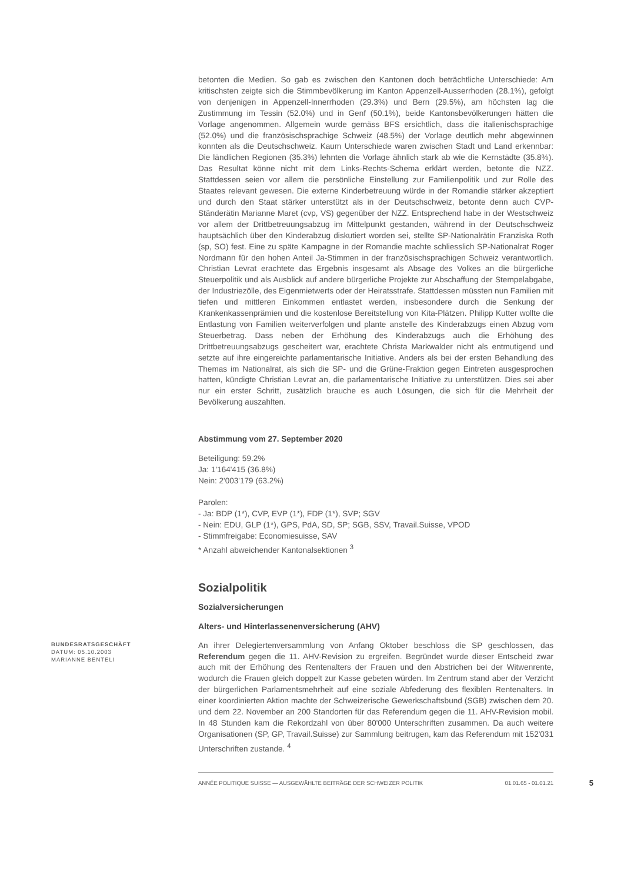betonten die Medien. So gab es zwischen den Kantonen doch beträchtliche Unterschiede: Am kritischsten zeigte sich die Stimmbevölkerung im Kanton Appenzell-Ausserrhoden (28.1%), gefolgt von denjenigen in Appenzell-Innerrhoden (29.3%) und Bern (29.5%), am höchsten lag die Zustimmung im Tessin (52.0%) und in Genf (50.1%), beide Kantonsbevölkerungen hätten die Vorlage angenommen. Allgemein wurde gemäss BFS ersichtlich, dass die italienischsprachige (52.0%) und die französischsprachige Schweiz (48.5%) der Vorlage deutlich mehr abgewinnen konnten als die Deutschschweiz. Kaum Unterschiede waren zwischen Stadt und Land erkennbar: Die ländlichen Regionen (35.3%) lehnten die Vorlage ähnlich stark ab wie die Kernstädte (35.8%). Das Resultat könne nicht mit dem Links-Rechts-Schema erklärt werden, betonte die NZZ. Stattdessen seien vor allem die persönliche Einstellung zur Familienpolitik und zur Rolle des Staates relevant gewesen. Die externe Kinderbetreuung würde in der Romandie stärker akzeptiert und durch den Staat stärker unterstützt als in der Deutschschweiz, betonte denn auch CVP-Ständerätin Marianne Maret (cvp, VS) gegenüber der NZZ. Entsprechend habe in der Westschweiz vor allem der Drittbetreuungsabzug im Mittelpunkt gestanden, während in der Deutschschweiz hauptsächlich über den Kinderabzug diskutiert worden sei, stellte SP-Nationalrätin Franziska Roth (sp, SO) fest. Eine zu späte Kampagne in der Romandie machte schliesslich SP-Nationalrat Roger Nordmann für den hohen Anteil Ja-Stimmen in der französischsprachigen Schweiz verantwortlich. Christian Levrat erachtete das Ergebnis insgesamt als Absage des Volkes an die bürgerliche Steuerpolitik und als Ausblick auf andere bürgerliche Projekte zur Abschaffung der Stempelabgabe, der Industriezölle, des Eigenmietwerts oder der Heiratsstrafe. Stattdessen müssten nun Familien mit tiefen und mittleren Einkommen entlastet werden, insbesondere durch die Senkung der Krankenkassenprämien und die kostenlose Bereitstellung von Kita-Plätzen. Philipp Kutter wollte die Entlastung von Familien weiterverfolgen und plante anstelle des Kinderabzugs einen Abzug vom Steuerbetrag. Dass neben der Erhöhung des Kinderabzugs auch die Erhöhung des Drittbetreuungsabzugs gescheitert war, erachtete Christa Markwalder nicht als entmutigend und setzte auf ihre eingereichte parlamentarische Initiative. Anders als bei der ersten Behandlung des Themas im Nationalrat, als sich die SP- und die Grüne-Fraktion gegen Eintreten ausgesprochen hatten, kündigte Christian Levrat an, die parlamentarische Initiative zu unterstützen. Dies sei aber nur ein erster Schritt, zusätzlich brauche es auch Lösungen, die sich für die Mehrheit der Bevölkerung auszahlten.
Abstimmung vom 27. September 2020
Beteiligung: 59.2%
Ja: 1'164'415 (36.8%)
Nein: 2'003'179 (63.2%)
Parolen:
- Ja: BDP (1*), CVP, EVP (1*), FDP (1*), SVP; SGV
- Nein: EDU, GLP (1*), GPS, PdA, SD, SP; SGB, SSV, Travail.Suisse, VPOD
- Stimmfreigabe: Economiesuisse, SAV
* Anzahl abweichender Kantonalsektionen <sup>3</sup>
Sozialpolitik
Sozialversicherungen
Alters- und Hinterlassenenversicherung (AHV)
BUNDESRATSGESCHÄFT
DATUM: 05.10.2003
MARIANNE BENTELI
An ihrer Delegiertenversammlung von Anfang Oktober beschloss die SP geschlossen, das Referendum gegen die 11. AHV-Revision zu ergreifen. Begründet wurde dieser Entscheid zwar auch mit der Erhöhung des Rentenalters der Frauen und den Abstrichen bei der Witwenrente, wodurch die Frauen gleich doppelt zur Kasse gebeten würden. Im Zentrum stand aber der Verzicht der bürgerlichen Parlamentsmehrheit auf eine soziale Abfederung des flexiblen Rentenalters. In einer koordinierten Aktion machte der Schweizerische Gewerkschaftsbund (SGB) zwischen dem 20. und dem 22. November an 200 Standorten für das Referendum gegen die 11. AHV-Revision mobil. In 48 Stunden kam die Rekordzahl von über 80'000 Unterschriften zusammen. Da auch weitere Organisationen (SP, GP, Travail.Suisse) zur Sammlung beitrugen, kam das Referendum mit 152'031 Unterschriften zustande. <sup>4</sup>
ANNÉE POLITIQUE SUISSE — AUSGEWÄHLTE BEITRÄGE DER SCHWEIZER POLITIK 01.01.65 - 01.01.21 5